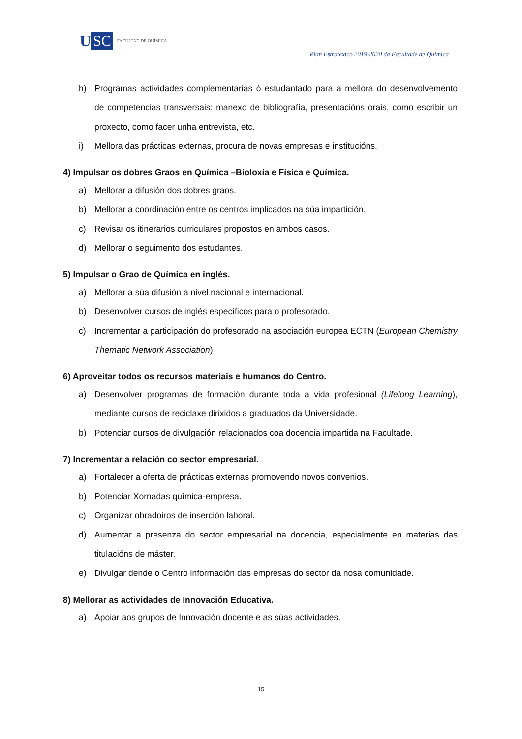U SC FACULTAD DE QUÍMICA
Plan Estratéxico 2019-2020 da Facultade de Química
h) Programas actividades complementarias ó estudantado para a mellora do desenvolvemento de competencias transversais: manexo de bibliografía, presentacións orais, como escribir un proxecto, como facer unha entrevista, etc.
i) Mellora das prácticas externas, procura de novas empresas e institucións.
4) Impulsar os dobres Graos en Química –Bioloxía e Física e Química.
a) Mellorar a difusión dos dobres graos.
b) Mellorar a coordinación entre os centros implicados na súa impartición.
c) Revisar os itinerarios curriculares propostos en ambos casos.
d) Mellorar o seguimento dos estudantes.
5) Impulsar o Grao de Química en inglés.
a) Mellorar a súa difusión a nivel nacional e internacional.
b) Desenvolver cursos de inglés específicos para o profesorado.
c) Incrementar a participación do profesorado na asociación europea ECTN (European Chemistry Thematic Network Association)
6) Aproveitar todos os recursos materiais e humanos do Centro.
a) Desenvolver programas de formación durante toda a vida profesional (Lifelong Learning), mediante cursos de reciclaxe dirixidos a graduados da Universidade.
b) Potenciar cursos de divulgación relacionados coa docencia impartida na Facultade.
7) Incrementar a relación co sector empresarial.
a) Fortalecer a oferta de prácticas externas promovendo novos convenios.
b) Potenciar Xornadas química-empresa.
c) Organizar obradoiros de inserción laboral.
d) Aumentar a presenza do sector empresarial na docencia, especialmente en materias das titulacións de máster.
e) Divulgar dende o Centro información das empresas do sector da nosa comunidade.
8) Mellorar as actividades de Innovación Educativa.
a) Apoiar aos grupos de Innovación docente e as súas actividades.
15